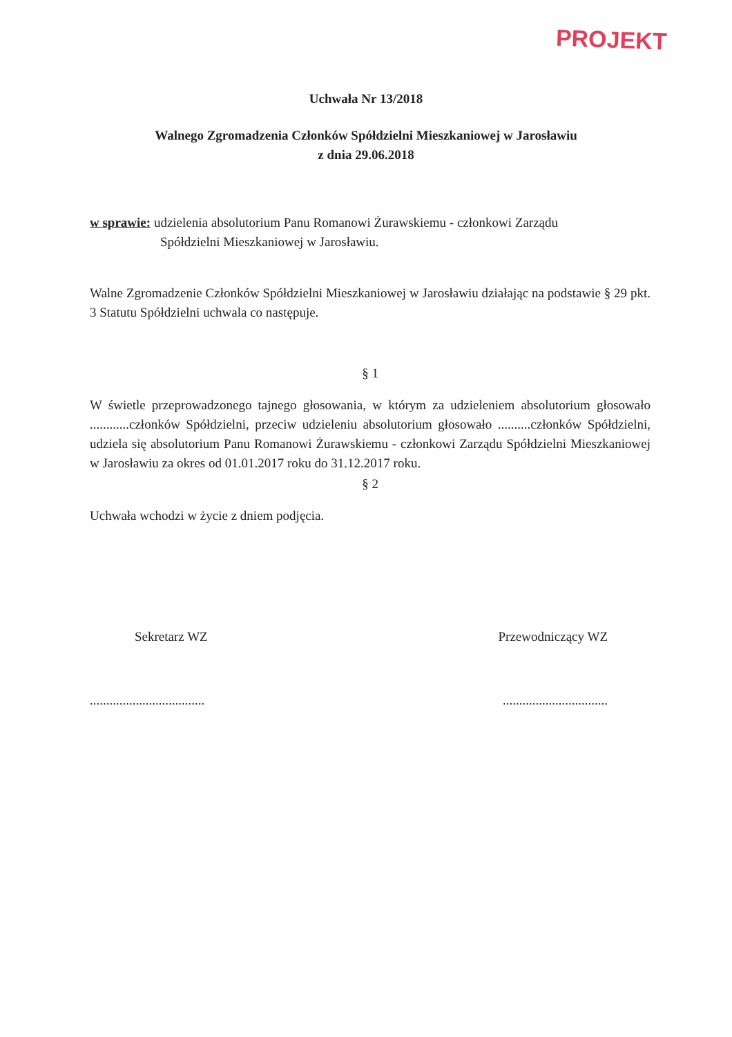PROJEKT
Uchwała Nr 13/2018
Walnego Zgromadzenia Członków Spółdzielni Mieszkaniowej w Jarosławiu
z dnia 29.06.2018
w sprawie: udzielenia absolutorium Panu Romanowi Żurawskiemu - członkowi Zarządu
Spółdzielni Mieszkaniowej w Jarosławiu.
Walne Zgromadzenie Członków Spółdzielni Mieszkaniowej w Jarosławiu działając na podstawie § 29 pkt. 3 Statutu Spółdzielni uchwala co następuje.
§ 1
W świetle przeprowadzonego tajnego głosowania, w którym za udzieleniem absolutorium głosowało ............członków Spółdzielni, przeciw udzieleniu absolutorium głosowało ..........członków Spółdzielni, udziela się absolutorium Panu Romanowi Żurawskiemu - członkowi Zarządu Spółdzielni Mieszkaniowej w Jarosławiu za okres od 01.01.2017 roku do 31.12.2017 roku.
§ 2
Uchwała wchodzi w życie z dniem podjęcia.
Sekretarz WZ Przewodniczący WZ
...................................................................